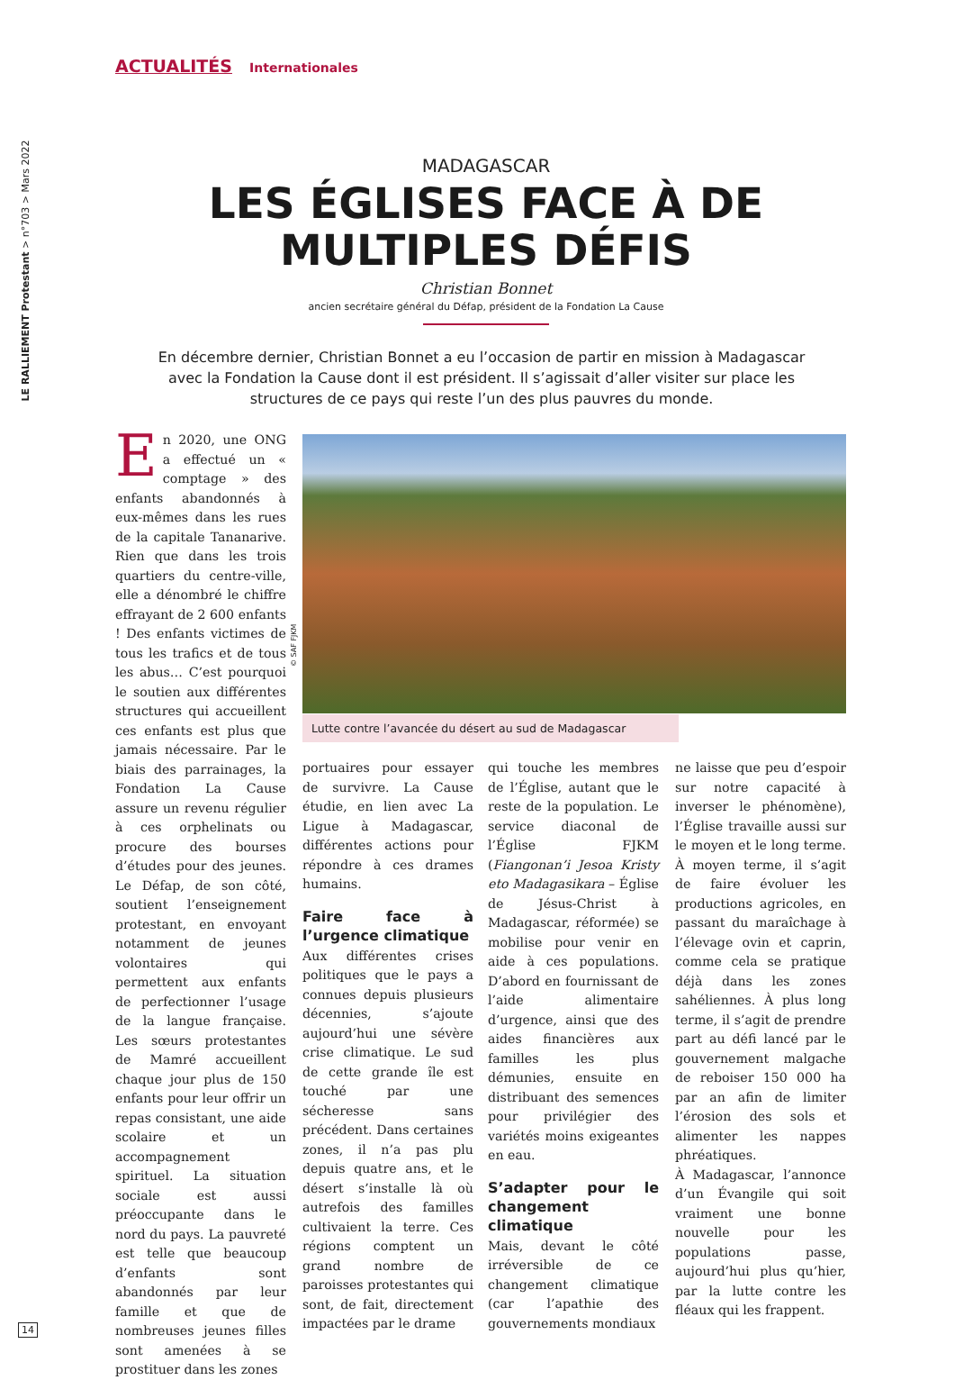LE RALLIEMENT Protestant > n°703 > Mars 2022
ACTUALITÉS Internationales
MADAGASCAR
LES ÉGLISES FACE À DE MULTIPLES DÉFIS
Christian Bonnet
ancien secrétaire général du Défap, président de la Fondation La Cause
En décembre dernier, Christian Bonnet a eu l’occasion de partir en mission à Madagascar avec la Fondation la Cause dont il est président. Il s’agissait d’aller visiter sur place les structures de ce pays qui reste l’un des plus pauvres du monde.
En 2020, une ONG a effectué un « comptage » des enfants abandonnés à eux-mêmes dans les rues de la capitale Tananarive. Rien que dans les trois quartiers du centre-ville, elle a dénombré le chiffre effrayant de 2 600 enfants ! Des enfants victimes de tous les trafics et de tous les abus… C’est pourquoi le soutien aux différentes structures qui accueillent ces enfants est plus que jamais nécessaire. Par le biais des parrainages, la Fondation La Cause assure un revenu régulier à ces orphelinats ou procure des bourses d’études pour des jeunes. Le Défap, de son côté, soutient l’enseignement protestant, en envoyant notamment de jeunes volontaires qui permettent aux enfants de perfectionner l’usage de la langue française. Les sœurs protestantes de Mamré accueillent chaque jour plus de 150 enfants pour leur offrir un repas consistant, une aide scolaire et un accompagnement spirituel. La situation sociale est aussi préoccupante dans le nord du pays. La pauvreté est telle que beaucoup d’enfants sont abandonnés par leur famille et que de nombreuses jeunes filles sont amenées à se prostituer dans les zones
© SAF FJKM
Lutte contre l’avancée du désert au sud de Madagascar
portuaires pour essayer de survivre. La Cause étudie, en lien avec La Ligue à Madagascar, différentes actions pour répondre à ces drames humains.
Faire face à l’urgence climatique
Aux différentes crises politiques que le pays a connues depuis plusieurs décennies, s’ajoute aujourd’hui une sévère crise climatique. Le sud de cette grande île est touché par une sécheresse sans précédent. Dans certaines zones, il n’a pas plu depuis quatre ans, et le désert s’installe là où autrefois des familles cultivaient la terre. Ces régions comptent un grand nombre de paroisses protestantes qui sont, de fait, directement impactées par le drame
qui touche les membres de l’Église, autant que le reste de la population. Le service diaconal de l’Église FJKM (Fiangonan’i Jesoa Kristy eto Madagasikara – Église de Jésus-Christ à Madagascar, réformée) se mobilise pour venir en aide à ces populations. D’abord en fournissant de l’aide alimentaire d’urgence, ainsi que des aides financières aux familles les plus démunies, ensuite en distribuant des semences pour privilégier des variétés moins exigeantes en eau.
S’adapter pour le changement climatique
Mais, devant le côté irréversible de ce changement climatique (car l’apathie des gouvernements mondiaux
ne laisse que peu d’espoir sur notre capacité à inverser le phénomène), l’Église travaille aussi sur le moyen et le long terme. À moyen terme, il s’agit de faire évoluer les productions agricoles, en passant du maraîchage à l’élevage ovin et caprin, comme cela se pratique déjà dans les zones sahéliennes. À plus long terme, il s’agit de prendre part au défi lancé par le gouvernement malgache de reboiser 150 000 ha par an afin de limiter l’érosion des sols et alimenter les nappes phréatiques.
À Madagascar, l’annonce d’un Évangile qui soit vraiment une bonne nouvelle pour les populations passe, aujourd’hui plus qu’hier, par la lutte contre les fléaux qui les frappent.
14